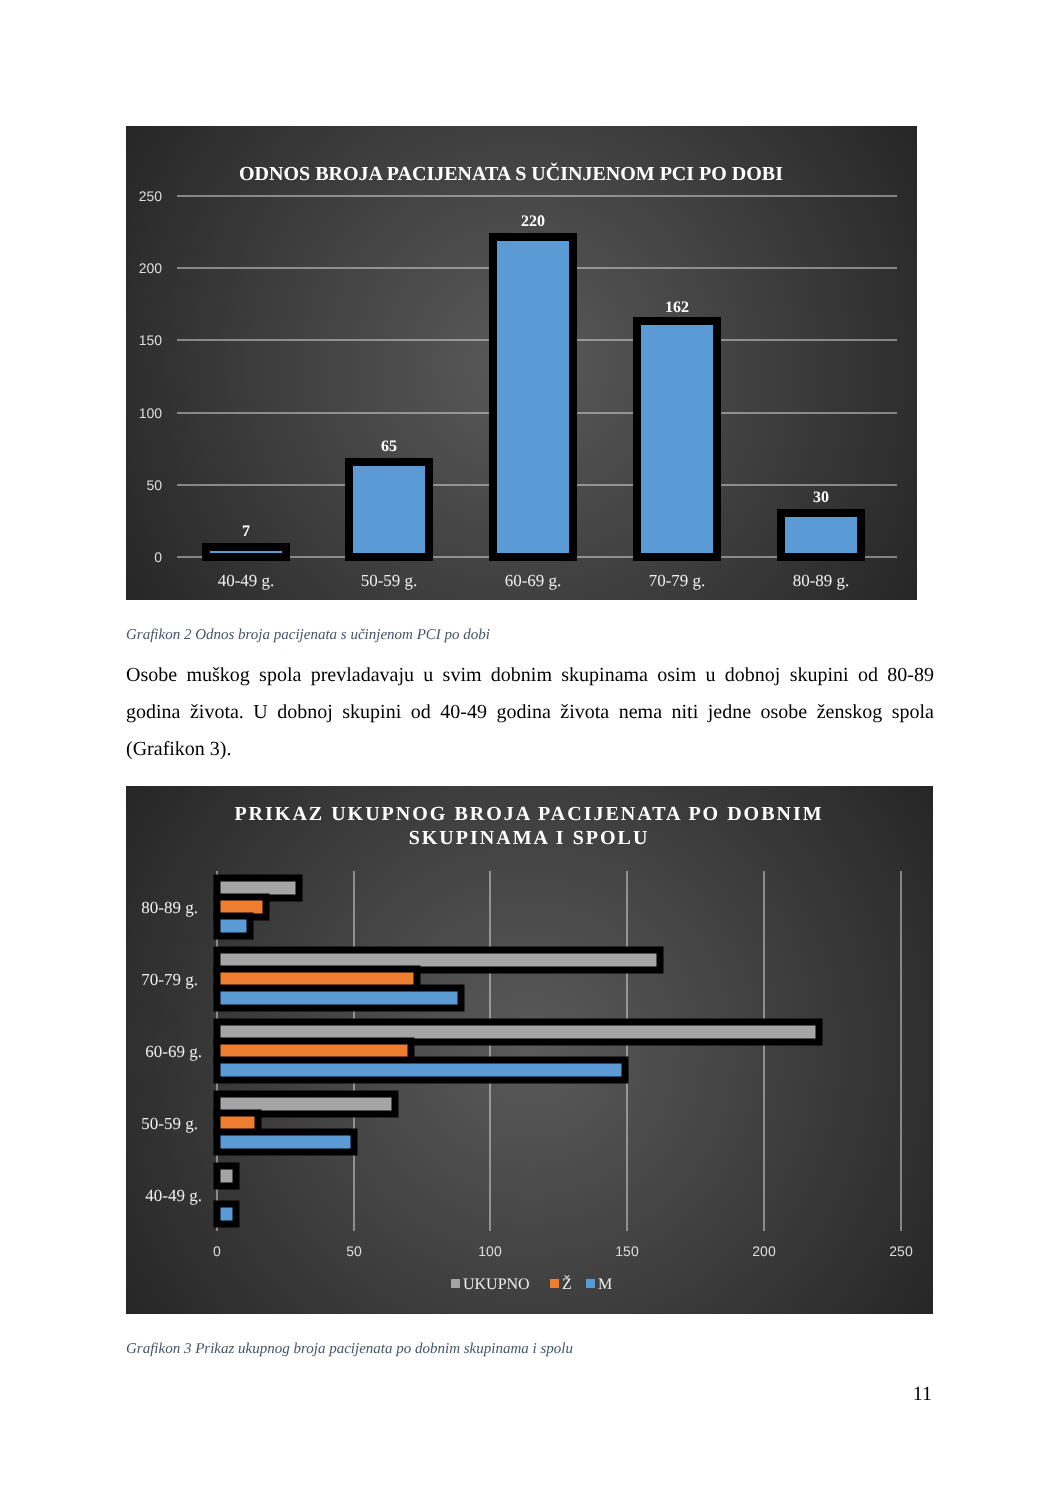ODNOS BROJA PACIJENATA S UČINJENOM PCI PO DOBI
250
200
150
100
50
0
7
65
220
162
30
40-49 g.
50-59 g.
60-69 g.
70-79 g.
80-89 g.
Grafikon 2 Odnos broja pacijenata s učinjenom PCI po dobi
Osobe muškog spola prevladavaju u svim dobnim skupinama osim u dobnoj skupini od 80-89 godina života. U dobnoj skupini od 40-49 godina života nema niti jedne osobe ženskog spola (Grafikon 3).
PRIKAZ UKUPNOG BROJA PACIJENATA PO DOBNIM
SKUPINAMA I SPOLU
80-89 g.
70-79 g.
60-69 g.
50-59 g.
40-49 g.
0
50
100
150
200
250
UKUPNO
Ž
M
Grafikon 3 Prikaz ukupnog broja pacijenata po dobnim skupinama i spolu
11